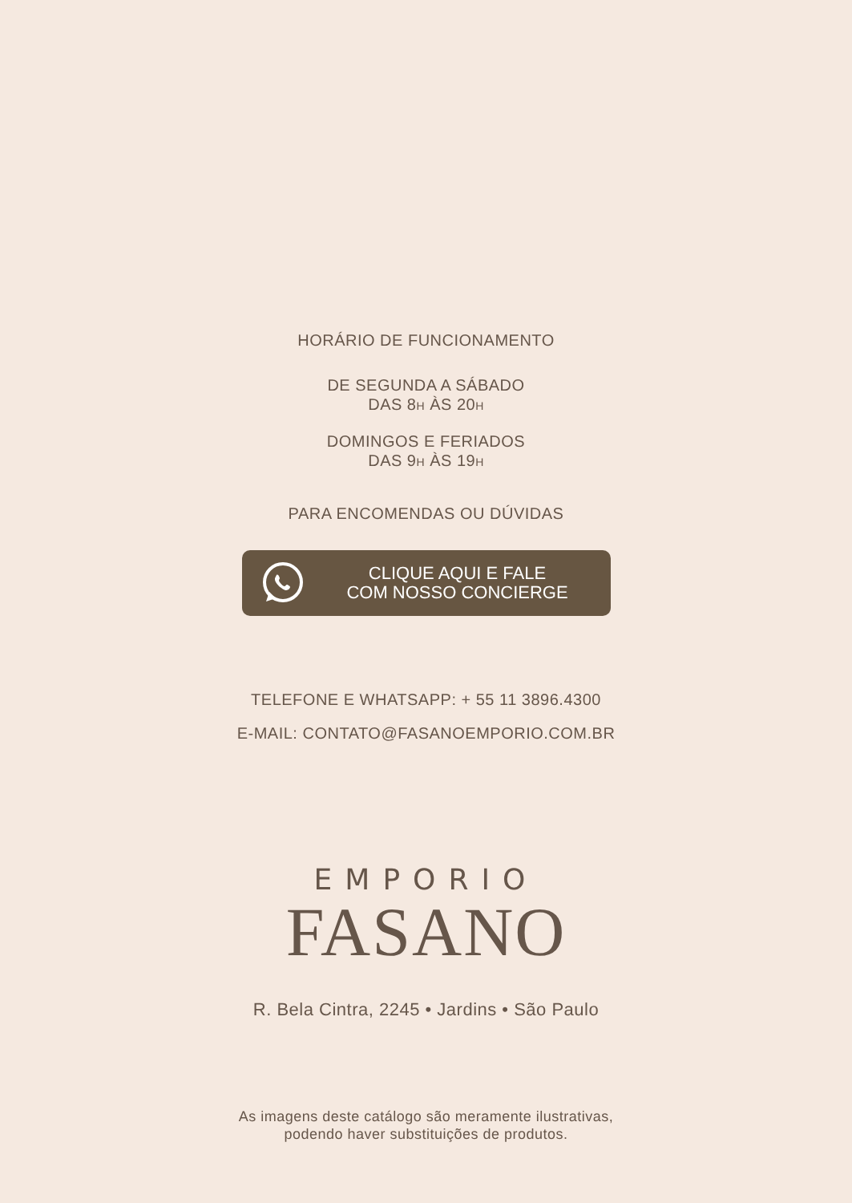HORÁRIO DE FUNCIONAMENTO
DE SEGUNDA A SÁBADO
DAS 8H ÀS 20H
DOMINGOS E FERIADOS
DAS 9H ÀS 19H
PARA ENCOMENDAS OU DÚVIDAS
CLIQUE AQUI E FALE
COM NOSSO CONCIERGE
TELEFONE E WHATSAPP: + 55 11 3896.4300
E-MAIL: CONTATO@FASANOEMPORIO.COM.BR
EMPORIO
FASANO
R. Bela Cintra, 2245 • Jardins • São Paulo
As imagens deste catálogo são meramente ilustrativas,
podendo haver substituições de produtos.